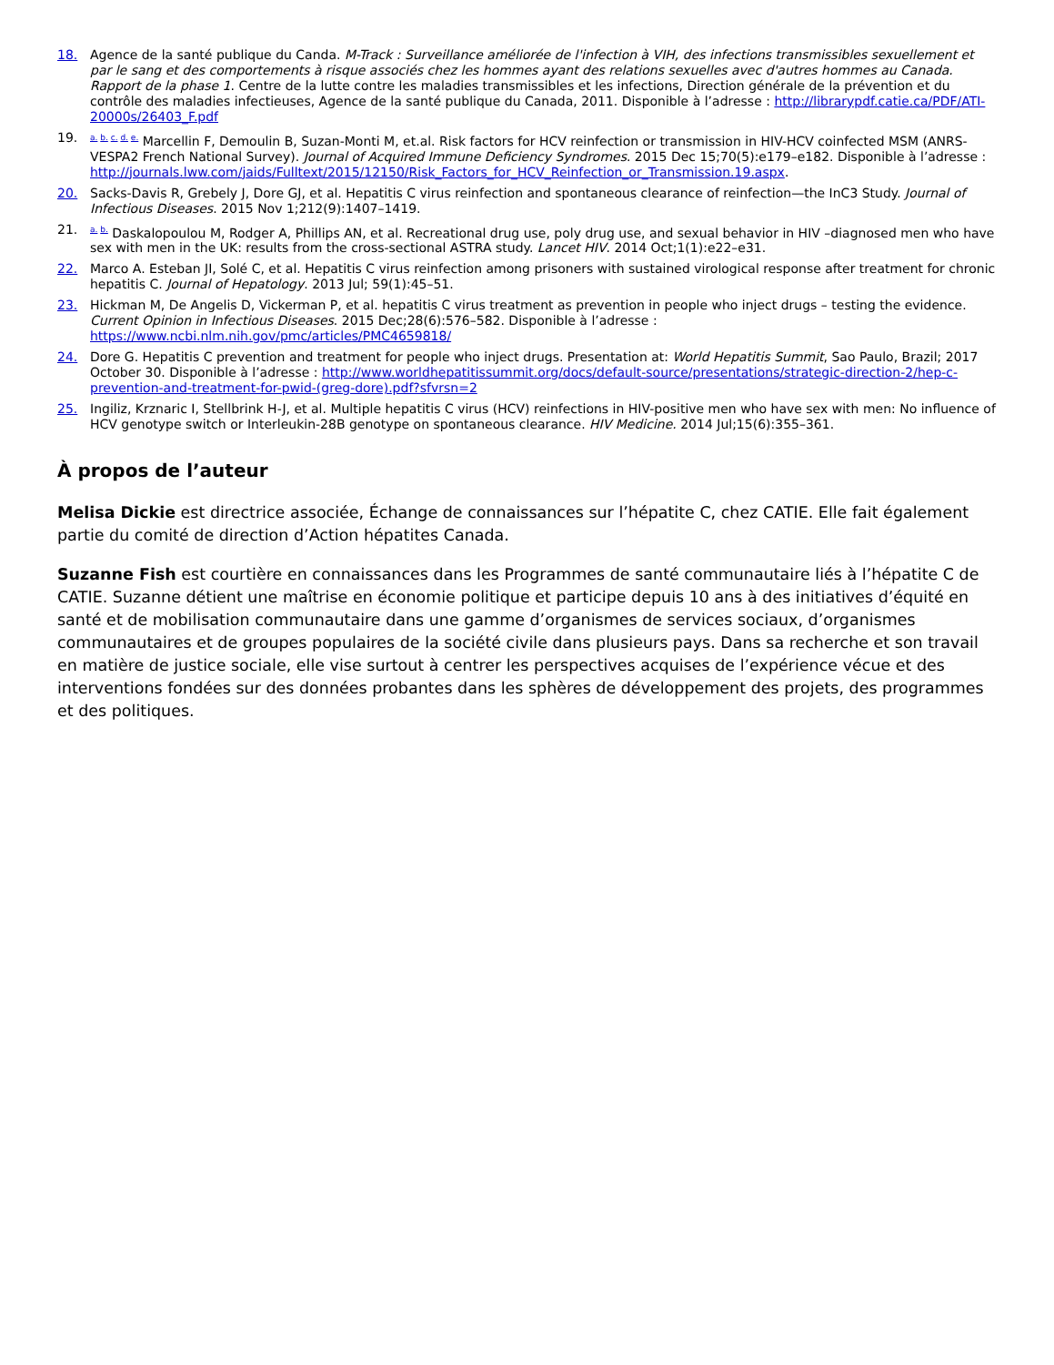18. Agence de la santé publique du Canda. M-Track : Surveillance améliorée de l'infection à VIH, des infections transmissibles sexuellement et par le sang et des comportements à risque associés chez les hommes ayant des relations sexuelles avec d'autres hommes au Canada. Rapport de la phase 1. Centre de la lutte contre les maladies transmissibles et les infections, Direction générale de la prévention et du contrôle des maladies infectieuses, Agence de la santé publique du Canada, 2011. Disponible à l’adresse : http://librarypdf.catie.ca/PDF/ATI-20000s/26403_F.pdf
19.
<sup>a. b. c. d. e.</sup> Marcellin F, Demoulin B, Suzan-Monti M, et.al. Risk factors for HCV reinfection or transmission in HIV-HCV coinfected MSM (ANRS-VESPA2 French National Survey). Journal of Acquired Immune Deficiency Syndromes. 2015 Dec 15;70(5):e179–e182. Disponible à l’adresse : http://journals.lww.com/jaids/Fulltext/2015/12150/Risk_Factors_for_HCV_Reinfection_or_Transmission.19.aspx.
20. Sacks-Davis R, Grebely J, Dore GJ, et al. Hepatitis C virus reinfection and spontaneous clearance of reinfection—the InC3 Study. Journal of Infectious Diseases. 2015 Nov 1;212(9):1407–1419.
21.
<sup>a. b.</sup> Daskalopoulou M, Rodger A, Phillips AN, et al. Recreational drug use, poly drug use, and sexual behavior in HIV –diagnosed men who have sex with men in the UK: results from the cross-sectional ASTRA study. Lancet HIV. 2014 Oct;1(1):e22–e31.
22. Marco A. Esteban JI, Solé C, et al. Hepatitis C virus reinfection among prisoners with sustained virological response after treatment for chronic hepatitis C. Journal of Hepatology. 2013 Jul; 59(1):45–51.
23. Hickman M, De Angelis D, Vickerman P, et al. hepatitis C virus treatment as prevention in people who inject drugs – testing the evidence. Current Opinion in Infectious Diseases. 2015 Dec;28(6):576–582. Disponible à l’adresse : https://www.ncbi.nlm.nih.gov/pmc/articles/PMC4659818/
24. Dore G. Hepatitis C prevention and treatment for people who inject drugs. Presentation at: World Hepatitis Summit, Sao Paulo, Brazil; 2017 October 30. Disponible à l’adresse : http://www.worldhepatitissummit.org/docs/default-source/presentations/strategic-direction-2/hep-c-prevention-and-treatment-for-pwid-(greg-dore).pdf?sfvrsn=2
25. Ingiliz, Krznaric I, Stellbrink H-J, et al. Multiple hepatitis C virus (HCV) reinfections in HIV-positive men who have sex with men: No influence of HCV genotype switch or Interleukin-28B genotype on spontaneous clearance. HIV Medicine. 2014 Jul;15(6):355–361.
À propos de l’auteur
Melisa Dickie est directrice associée, Échange de connaissances sur l’hépatite C, chez CATIE. Elle fait également partie du comité de direction d’Action hépatites Canada.
Suzanne Fish est courtière en connaissances dans les Programmes de santé communautaire liés à l’hépatite C de CATIE. Suzanne détient une maîtrise en économie politique et participe depuis 10 ans à des initiatives d’équité en santé et de mobilisation communautaire dans une gamme d’organismes de services sociaux, d’organismes communautaires et de groupes populaires de la société civile dans plusieurs pays. Dans sa recherche et son travail en matière de justice sociale, elle vise surtout à centrer les perspectives acquises de l’expérience vécue et des interventions fondées sur des données probantes dans les sphères de développement des projets, des programmes et des politiques.